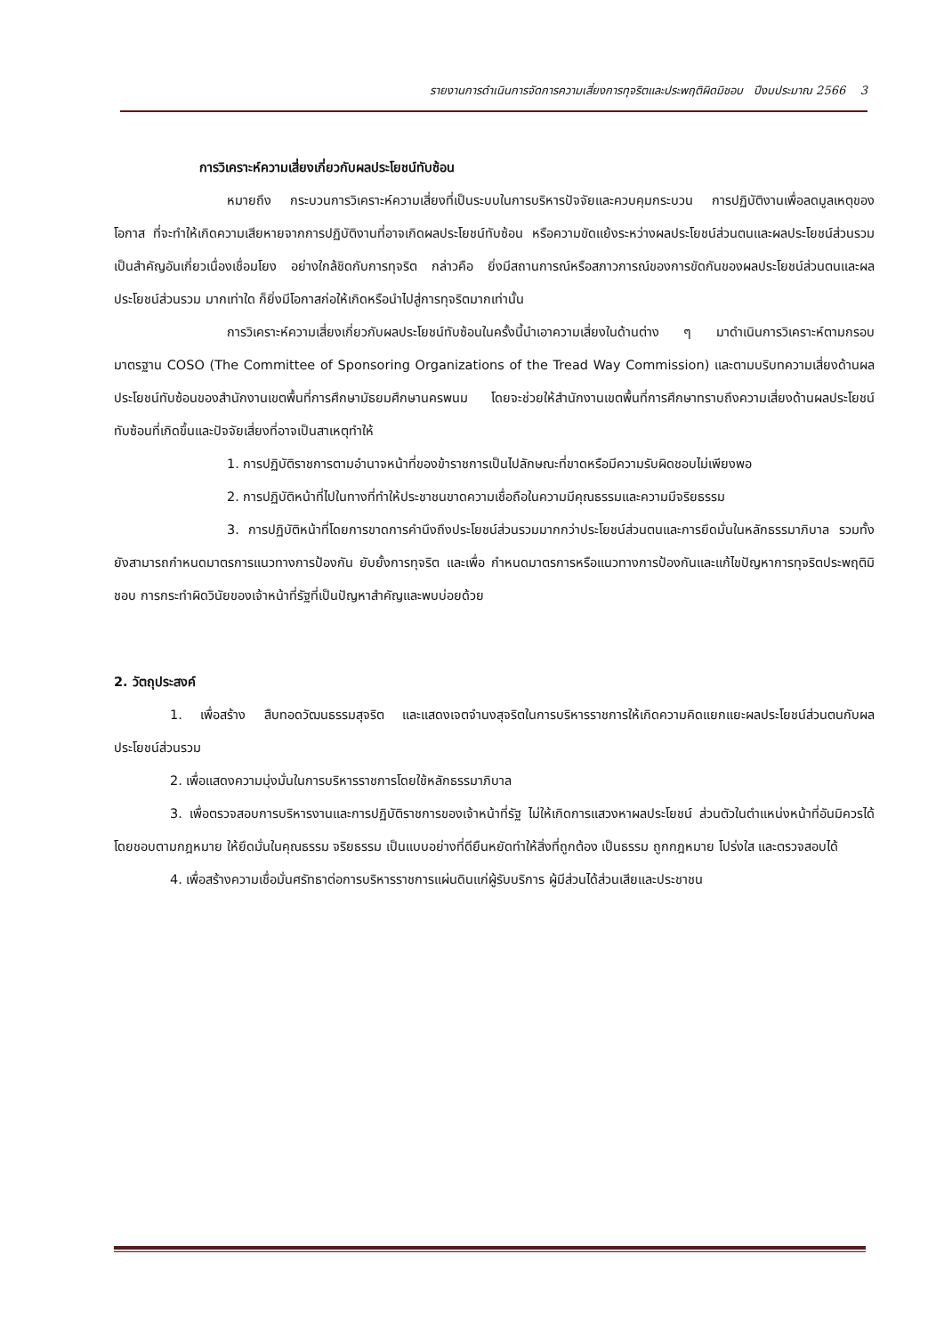รายงานการดำเนินการจัดการความเสี่ยงการทุจริตและประพฤติผิดมิชอบ ปีงบประมาณ 2566 3
การวิเคราะห์ความเสี่ยงเกี่ยวกับผลประโยชน์ทับซ้อน
หมายถึง กระบวนการวิเคราะห์ความเสี่ยงที่เป็นระบบในการบริหารปัจจัยและควบคุมกระบวน การปฏิบัติงานเพื่อลดมูลเหตุของโอกาส ที่จะทำให้เกิดความเสียหายจากการปฏิบัติงานที่อาจเกิดผลประโยชน์ทับซ้อน หรือความขัดแย้งระหว่างผลประโยชน์ส่วนตนและผลประโยชน์ส่วนรวมเป็นสำคัญอันเกี่ยวเนื่องเชื่อมโยง อย่างใกล้ชิดกับการทุจริต กล่าวคือ ยิ่งมีสถานการณ์หรือสภาวการณ์ของการขัดกันของผลประโยชน์ส่วนตนและผลประโยชน์ส่วนรวม มากเท่าใด ก็ยิ่งมีโอกาสก่อให้เกิดหรือนำไปสู่การทุจริตมากเท่านั้น
การวิเคราะห์ความเสี่ยงเกี่ยวกับผลประโยชน์ทับซ้อนในครั้งนี้นำเอาความเสี่ยงในด้านต่าง ๆ มาดำเนินการวิเคราะห์ตามกรอบมาตรฐาน COSO (The Committee of Sponsoring Organizations of the Tread Way Commission) และตามบริบทความเสี่ยงด้านผลประโยชน์ทับซ้อนของสำนักงานเขตพื้นที่การศึกษามัธยมศึกษานครพนม โดยจะช่วยให้สำนักงานเขตพื้นที่การศึกษาทราบถึงความเสี่ยงด้านผลประโยชน์ ทับซ้อนที่เกิดขึ้นและปัจจัยเสี่ยงที่อาจเป็นสาเหตุทำให้
1. การปฏิบัติราชการตามอำนาจหน้าที่ของข้าราชการเป็นไปลักษณะที่ขาดหรือมีความรับผิดชอบไม่เพียงพอ
2. การปฏิบัติหน้าที่ไปในทางที่ทำให้ประชาชนขาดความเชื่อถือในความมีคุณธรรมและความมีจริยธรรม
3. การปฏิบัติหน้าที่โดยการขาดการคำนึงถึงประโยชน์ส่วนรวมมากกว่าประโยชน์ส่วนตนและการยึดมั่นในหลักธรรมาภิบาล รวมทั้งยังสามารถกำหนดมาตรการแนวทางการป้องกัน ยับยั้งการทุจริต และเพื่อ กำหนดมาตรการหรือแนวทางการป้องกันและแก้ไขปัญหาการทุจริตประพฤติมิชอบ การกระทำผิดวินัยของเจ้าหน้าที่รัฐที่เป็นปัญหาสำคัญและพบบ่อยด้วย
2. วัตถุประสงค์
1. เพื่อสร้าง สืบทอดวัฒนธรรมสุจริต และแสดงเจตจำนงสุจริตในการบริหารราชการให้เกิดความคิดแยกแยะผลประโยชน์ส่วนตนกับผลประโยชน์ส่วนรวม
2. เพื่อแสดงความมุ่งมั่นในการบริหารราชการโดยใช้หลักธรรมาภิบาล
3. เพื่อตรวจสอบการบริหารงานและการปฏิบัติราชการของเจ้าหน้าที่รัฐ ไม่ให้เกิดการแสวงหาผลประโยชน์ ส่วนตัวในตำแหน่งหน้าที่อันมิควรได้โดยชอบตามกฎหมาย ให้ยึดมั่นในคุณธรรม จริยธรรม เป็นแบบอย่างที่ดียืนหยัดทำให้สิ่งที่ถูกต้อง เป็นธรรม ถูกกฎหมาย โปร่งใส และตรวจสอบได้
4. เพื่อสร้างความเชื่อมั่นศรัทธาต่อการบริหารราชการแผ่นดินแก่ผู้รับบริการ ผู้มีส่วนได้ส่วนเสียและประชาชน